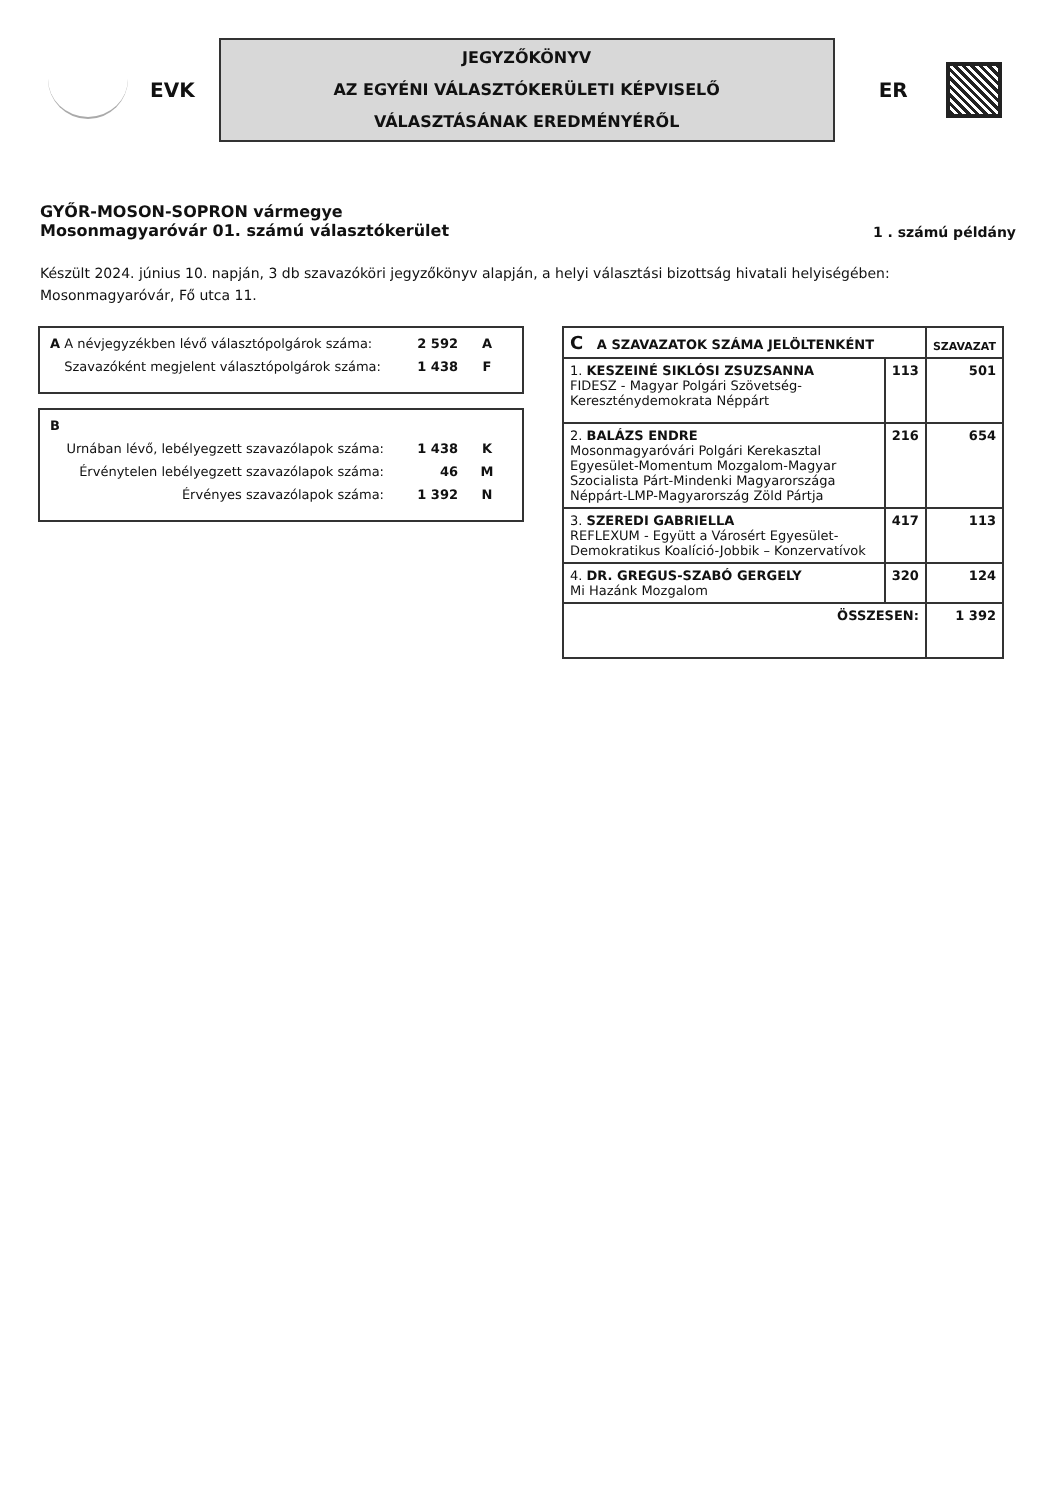EVK
JEGYZŐKÖNYV
AZ EGYÉNI VÁLASZTÓKERÜLETI KÉPVISELŐ
VÁLASZTÁSÁNAK EREDMÉNYÉRŐL
ER
GYŐR-MOSON-SOPRON vármegye
Mosonmagyaróvár 01. számú választókerület
1 . számú példány
Készült 2024. június 10. napján, 3 db szavazóköri jegyzőkönyv alapján, a helyi választási bizottság hivatali helyiségében: Mosonmagyaróvár, Fő utca 11.
| A | A névjegyzékben lévő választópolgárok száma: | 2 592 | A |
| | Szavazóként megjelent választópolgárok száma: | 1 438 | F |
| B | | |
| Urnában lévő, lebélyegzett szavazólapok száma: | 1 438 | K |
| Érvénytelen lebélyegzett szavazólapok száma: | 46 | M |
| Érvényes szavazólapok száma: | 1 392 | N |
| C A SZAVAZATOK SZÁMA JELÖLTENKÉNT | | SZAVAZAT |
| --- | --- | --- |
| 1. KESZEINÉ SIKLÓSI ZSUZSANNA FIDESZ - Magyar Polgári Szövetség-Kereszténydemokrata Néppárt | 113 | 501 |
| 2. BALÁZS ENDRE Mosonmagyaróvári Polgári Kerekasztal Egyesület-Momentum Mozgalom-Magyar Szocialista Párt-Mindenki Magyarországa Néppárt-LMP-Magyarország Zöld Pártja | 216 | 654 |
| 3. SZEREDI GABRIELLA REFLEXUM - Együtt a Városért Egyesület-Demokratikus Koalíció-Jobbik – Konzervatívok | 417 | 113 |
| 4. DR. GREGUS-SZABÓ GERGELY Mi Hazánk Mozgalom | 320 | 124 |
| ÖSSZESEN: | | 1 392 |